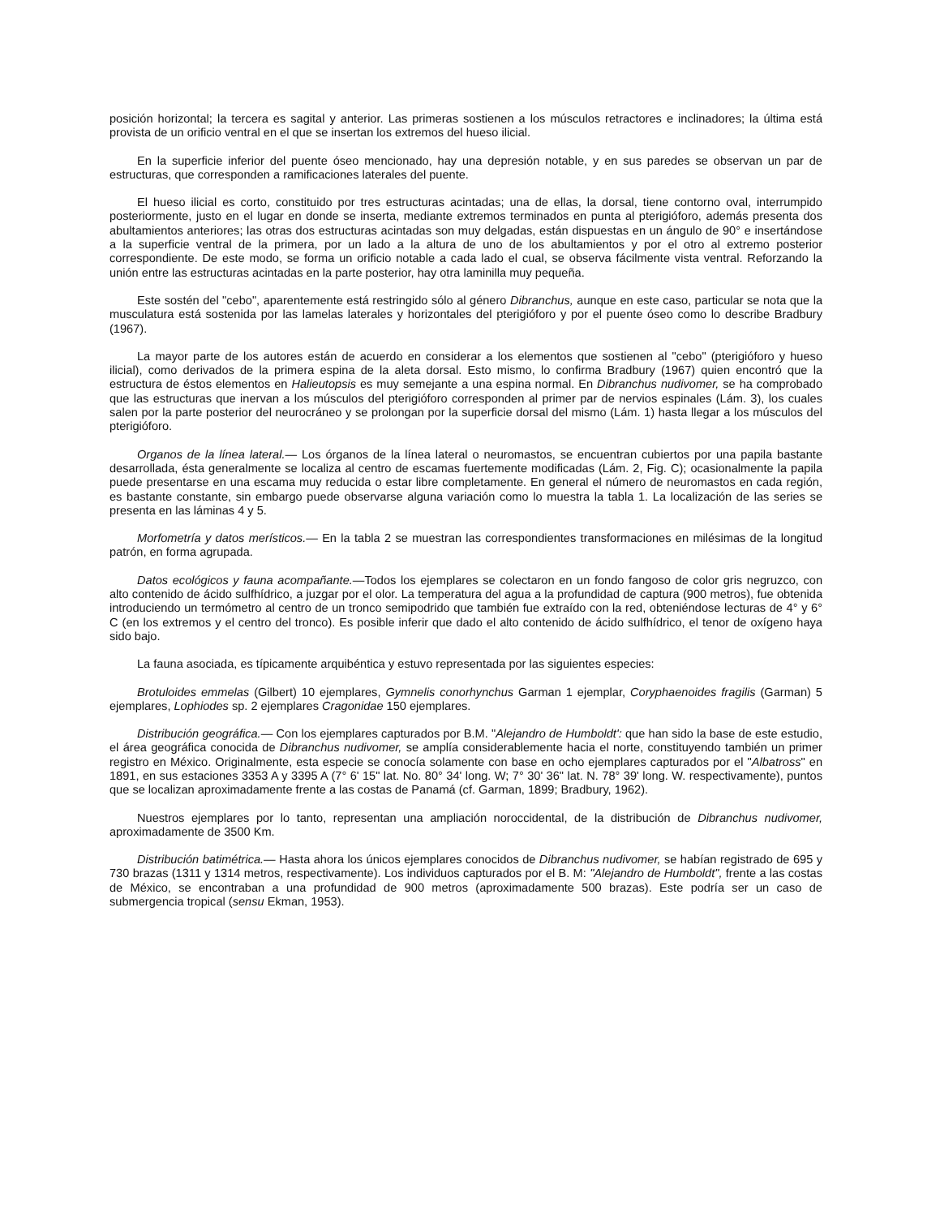posición horizontal; la tercera es sagital y anterior. Las primeras sostienen a los músculos retractores e inclinadores; la última está provista de un orificio ventral en el que se insertan los extremos del hueso ilicial.
En la superficie inferior del puente óseo mencionado, hay una depresión notable, y en sus paredes se observan un par de estructuras, que corresponden a ramificaciones laterales del puente.
El hueso ilicial es corto, constituido por tres estructuras acintadas; una de ellas, la dorsal, tiene contorno oval, interrumpido posteriormente, justo en el lugar en donde se inserta, mediante extremos terminados en punta al pterigióforo, además presenta dos abultamientos anteriores; las otras dos estructuras acintadas son muy delgadas, están dispuestas en un ángulo de 90° e insertándose a la superficie ventral de la primera, por un lado a la altura de uno de los abultamientos y por el otro al extremo posterior correspondiente. De este modo, se forma un orificio notable a cada lado el cual, se observa fácilmente vista ventral. Reforzando la unión entre las estructuras acintadas en la parte posterior, hay otra laminilla muy pequeña.
Este sostén del "cebo", aparentemente está restringido sólo al género Dibranchus, aunque en este caso, particular se nota que la musculatura está sostenida por las lamelas laterales y horizontales del pterigióforo y por el puente óseo como lo describe Bradbury (1967).
La mayor parte de los autores están de acuerdo en considerar a los elementos que sostienen al "cebo" (pterigióforo y hueso ilicial), como derivados de la primera espina de la aleta dorsal. Esto mismo, lo confirma Bradbury (1967) quien encontró que la estructura de éstos elementos en Halieutopsis es muy semejante a una espina normal. En Dibranchus nudivomer, se ha comprobado que las estructuras que inervan a los músculos del pterigióforo corresponden al primer par de nervios espinales (Lám. 3), los cuales salen por la parte posterior del neurocráneo y se prolongan por la superficie dorsal del mismo (Lám. 1) hasta llegar a los músculos del pterigióforo.
Organos de la línea lateral.— Los órganos de la línea lateral o neuromastos, se encuentran cubiertos por una papila bastante desarrollada, ésta generalmente se localiza al centro de escamas fuertemente modificadas (Lám. 2, Fig. C); ocasionalmente la papila puede presentarse en una escama muy reducida o estar libre completamente. En general el número de neuromastos en cada región, es bastante constante, sin embargo puede observarse alguna variación como lo muestra la tabla 1. La localización de las series se presenta en las láminas 4 y 5.
Morfometría y datos merísticos.— En la tabla 2 se muestran las correspondientes transformaciones en milésimas de la longitud patrón, en forma agrupada.
Datos ecológicos y fauna acompañante.—Todos los ejemplares se colectaron en un fondo fangoso de color gris negruzco, con alto contenido de ácido sulfhídrico, a juzgar por el olor. La temperatura del agua a la profundidad de captura (900 metros), fue obtenida introduciendo un termómetro al centro de un tronco semipodrido que también fue extraído con la red, obteniéndose lecturas de 4° y 6° C (en los extremos y el centro del tronco). Es posible inferir que dado el alto contenido de ácido sulfhídrico, el tenor de oxígeno haya sido bajo.
La fauna asociada, es típicamente arquibéntica y estuvo representada por las siguientes especies:
Brotuloides emmelas (Gilbert) 10 ejemplares, Gymnelis conorhynchus Garman 1 ejemplar, Coryphaenoides fragilis (Garman) 5 ejemplares, Lophiodes sp. 2 ejemplares Cragonidae 150 ejemplares.
Distribución geográfica.— Con los ejemplares capturados por B.M. "Alejandro de Humboldt': que han sido la base de este estudio, el área geográfica conocida de Dibranchus nudivomer, se amplía considerablemente hacia el norte, constituyendo también un primer registro en México. Originalmente, esta especie se conocía solamente con base en ocho ejemplares capturados por el "Albatross" en 1891, en sus estaciones 3353 A y 3395 A (7° 6' 15" lat. No. 80° 34' long. W; 7° 30' 36" lat. N. 78° 39' long. W. respectivamente), puntos que se localizan aproximadamente frente a las costas de Panamá (cf. Garman, 1899; Bradbury, 1962).
Nuestros ejemplares por lo tanto, representan una ampliación noroccidental, de la distribución de Dibranchus nudivomer, aproximadamente de 3500 Km.
Distribución batimétrica.— Hasta ahora los únicos ejemplares conocidos de Dibranchus nudivomer, se habían registrado de 695 y 730 brazas (1311 y 1314 metros, respectivamente). Los individuos capturados por el B. M: "Alejandro de Humboldt", frente a las costas de México, se encontraban a una profundidad de 900 metros (aproximadamente 500 brazas). Este podría ser un caso de submergencia tropical (sensu Ekman, 1953).